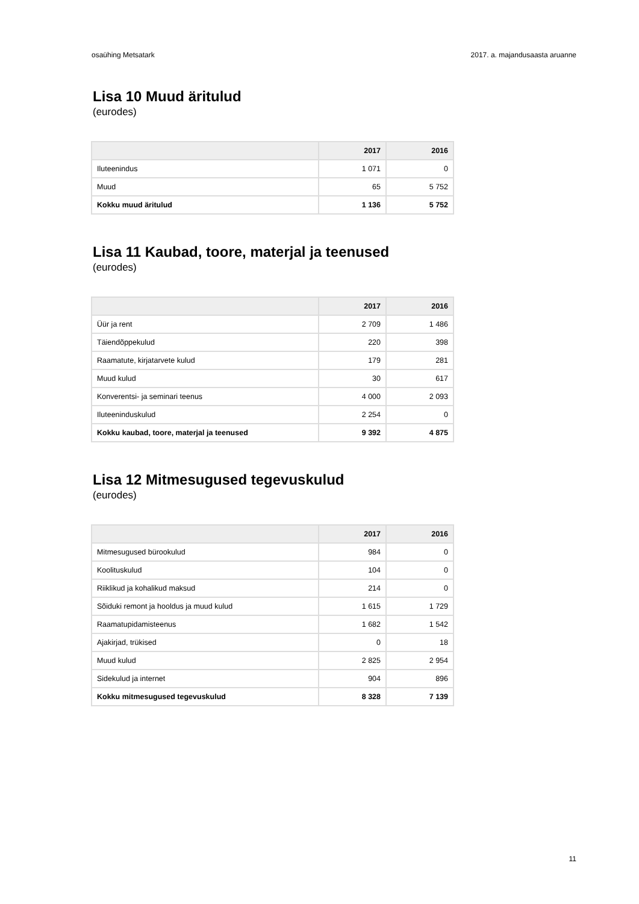osaühing Metsatark 2017. a. majandusaasta aruanne
Lisa 10 Muud äritulud
(eurodes)
| | 2017 | 2016 |
| --- | --- | --- |
| Iluteenindus | 1 071 | 0 |
| Muud | 65 | 5 752 |
| Kokku muud äritulud | 1 136 | 5 752 |
Lisa 11 Kaubad, toore, materjal ja teenused
(eurodes)
| | 2017 | 2016 |
| --- | --- | --- |
| Üür ja rent | 2 709 | 1 486 |
| Täiendõppekulud | 220 | 398 |
| Raamatute, kirjatarvete kulud | 179 | 281 |
| Muud kulud | 30 | 617 |
| Konverentsi- ja seminari teenus | 4 000 | 2 093 |
| Iluteeninduskulud | 2 254 | 0 |
| Kokku kaubad, toore, materjal ja teenused | 9 392 | 4 875 |
Lisa 12 Mitmesugused tegevuskulud
(eurodes)
| | 2017 | 2016 |
| --- | --- | --- |
| Mitmesugused bürookulud | 984 | 0 |
| Koolituskulud | 104 | 0 |
| Riiklikud ja kohalikud maksud | 214 | 0 |
| Sõiduki remont ja hooldus ja muud kulud | 1 615 | 1 729 |
| Raamatupidamisteenus | 1 682 | 1 542 |
| Ajakirjad, trükised | 0 | 18 |
| Muud kulud | 2 825 | 2 954 |
| Sidekulud ja internet | 904 | 896 |
| Kokku mitmesugused tegevuskulud | 8 328 | 7 139 |
11